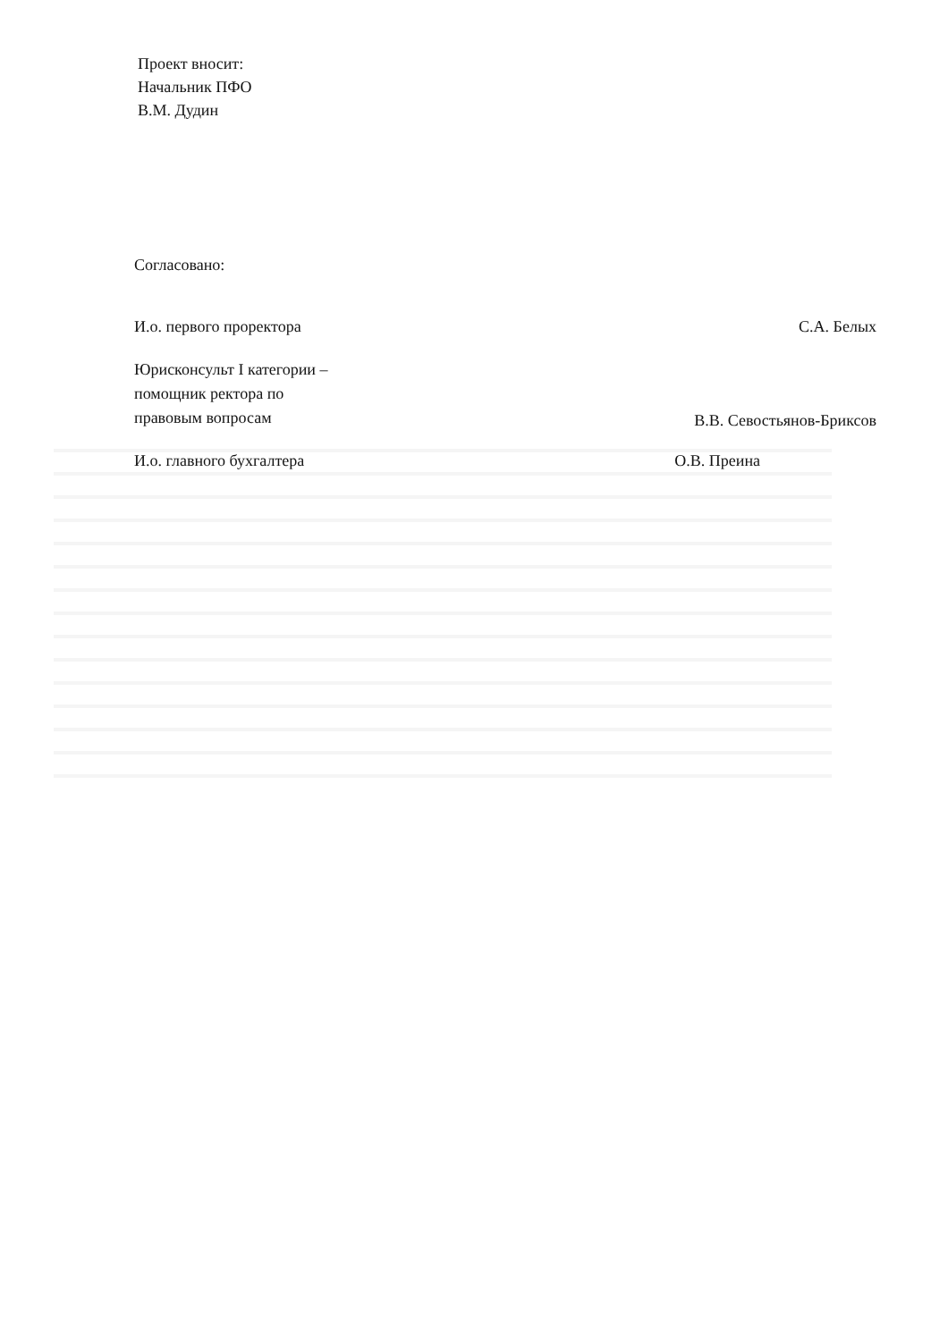Проект вносит:
Начальник ПФО
В.М. Дудин
Согласовано:
И.о. первого проректора С.А. Белых
Юрисконсульт I категории –
помощник ректора по
правовым вопросам В.В. Севостьянов-Бриксов
И.о. главного бухгалтера О.В. Преина